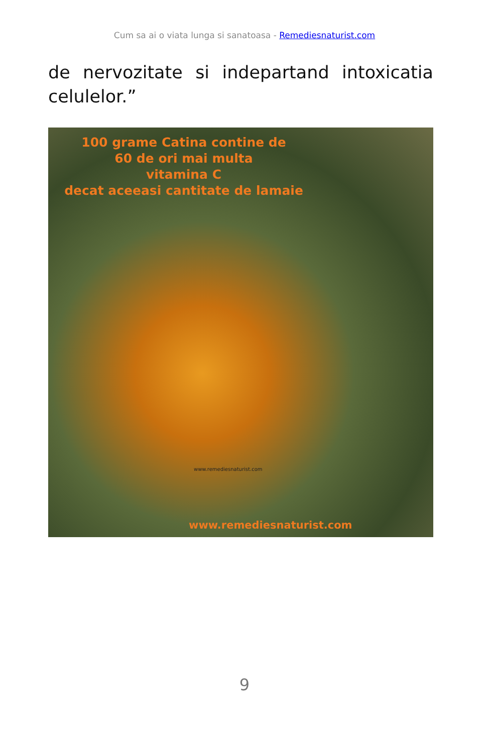Cum sa ai o viata lunga si sanatoasa - Remediesnaturist.com
de nervozitate si indepartand intoxicatia celulelor.”
100 grame Catina contine de
60 de ori mai multa
vitamina C
decat aceeasi cantitate de lamaie
www.remediesnaturist.com
www.remediesnaturist.com
9